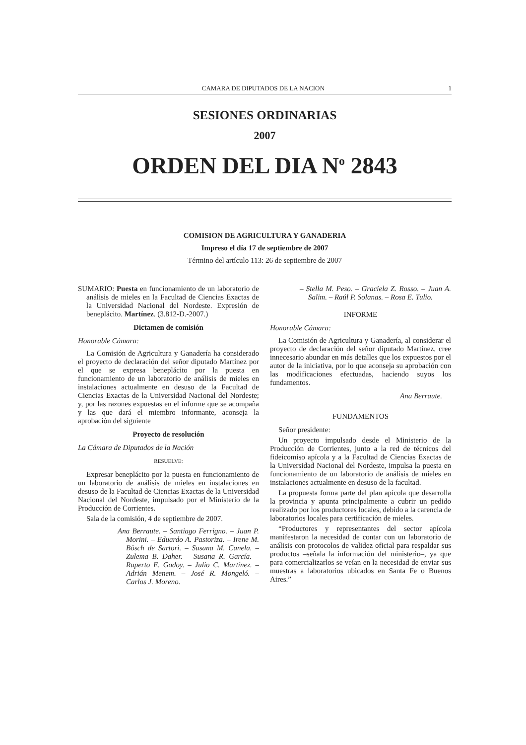CAMARA DE DIPUTADOS DE LA NACION 1
SESIONES ORDINARIAS
2007
ORDEN DEL DIA N<sup>o</sup> 2843
COMISION DE AGRICULTURA Y GANADERIA
Impreso el día 17 de septiembre de 2007
Término del artículo 113: 26 de septiembre de 2007
SUMARIO: Puesta en funcionamiento de un laboratorio de análisis de mieles en la Facultad de Ciencias Exactas de la Universidad Nacional del Nordeste. Expresión de beneplácito. Martínez. (3.812-D.-2007.)
Dictamen de comisión
Honorable Cámara:
La Comisión de Agricultura y Ganadería ha considerado el proyecto de declaración del señor diputado Martínez por el que se expresa beneplácito por la puesta en funcionamiento de un laboratorio de análisis de mieles en instalaciones actualmente en desuso de la Facultad de Ciencias Exactas de la Universidad Nacional del Nordeste; y, por las razones expuestas en el informe que se acompaña y las que dará el miembro informante, aconseja la aprobación del siguiente
Proyecto de resolución
La Cámara de Diputados de la Nación
RESUELVE:
Expresar beneplácito por la puesta en funcionamiento de un laboratorio de análisis de mieles en instalaciones en desuso de la Facultad de Ciencias Exactas de la Universidad Nacional del Nordeste, impulsado por el Ministerio de la Producción de Corrientes.
Sala de la comisión, 4 de septiembre de 2007.
Ana Berraute. – Santiago Ferrigno. – Juan P. Morini. – Eduardo A. Pastoriza. – Irene M. Bösch de Sartori. – Susana M. Canela. – Zulema B. Daher. – Susana R. García. – Ruperto E. Godoy. – Julio C. Martínez. – Adrián Menem. – José R. Mongeló. – Carlos J. Moreno.
– Stella M. Peso. – Graciela Z. Rosso. – Juan A. Salim. – Raúl P. Solanas. – Rosa E. Tulio.
INFORME
Honorable Cámara:
La Comisión de Agricultura y Ganadería, al considerar el proyecto de declaración del señor diputado Martínez, cree innecesario abundar en más detalles que los expuestos por el autor de la iniciativa, por lo que aconseja su aprobación con las modificaciones efectuadas, haciendo suyos los fundamentos.
Ana Berraute.
FUNDAMENTOS
Señor presidente:
Un proyecto impulsado desde el Ministerio de la Producción de Corrientes, junto a la red de técnicos del fideicomiso apícola y a la Facultad de Ciencias Exactas de la Universidad Nacional del Nordeste, impulsa la puesta en funcionamiento de un laboratorio de análisis de mieles en instalaciones actualmente en desuso de la facultad.
La propuesta forma parte del plan apícola que desarrolla la provincia y apunta principalmente a cubrir un pedido realizado por los productores locales, debido a la carencia de laboratorios locales para certificación de mieles.
“Productores y representantes del sector apícola manifestaron la necesidad de contar con un laboratorio de análisis con protocolos de validez oficial para respaldar sus productos –señala la información del ministerio–, ya que para comercializarlos se veían en la necesidad de enviar sus muestras a laboratorios ubicados en Santa Fe o Buenos Aires.”